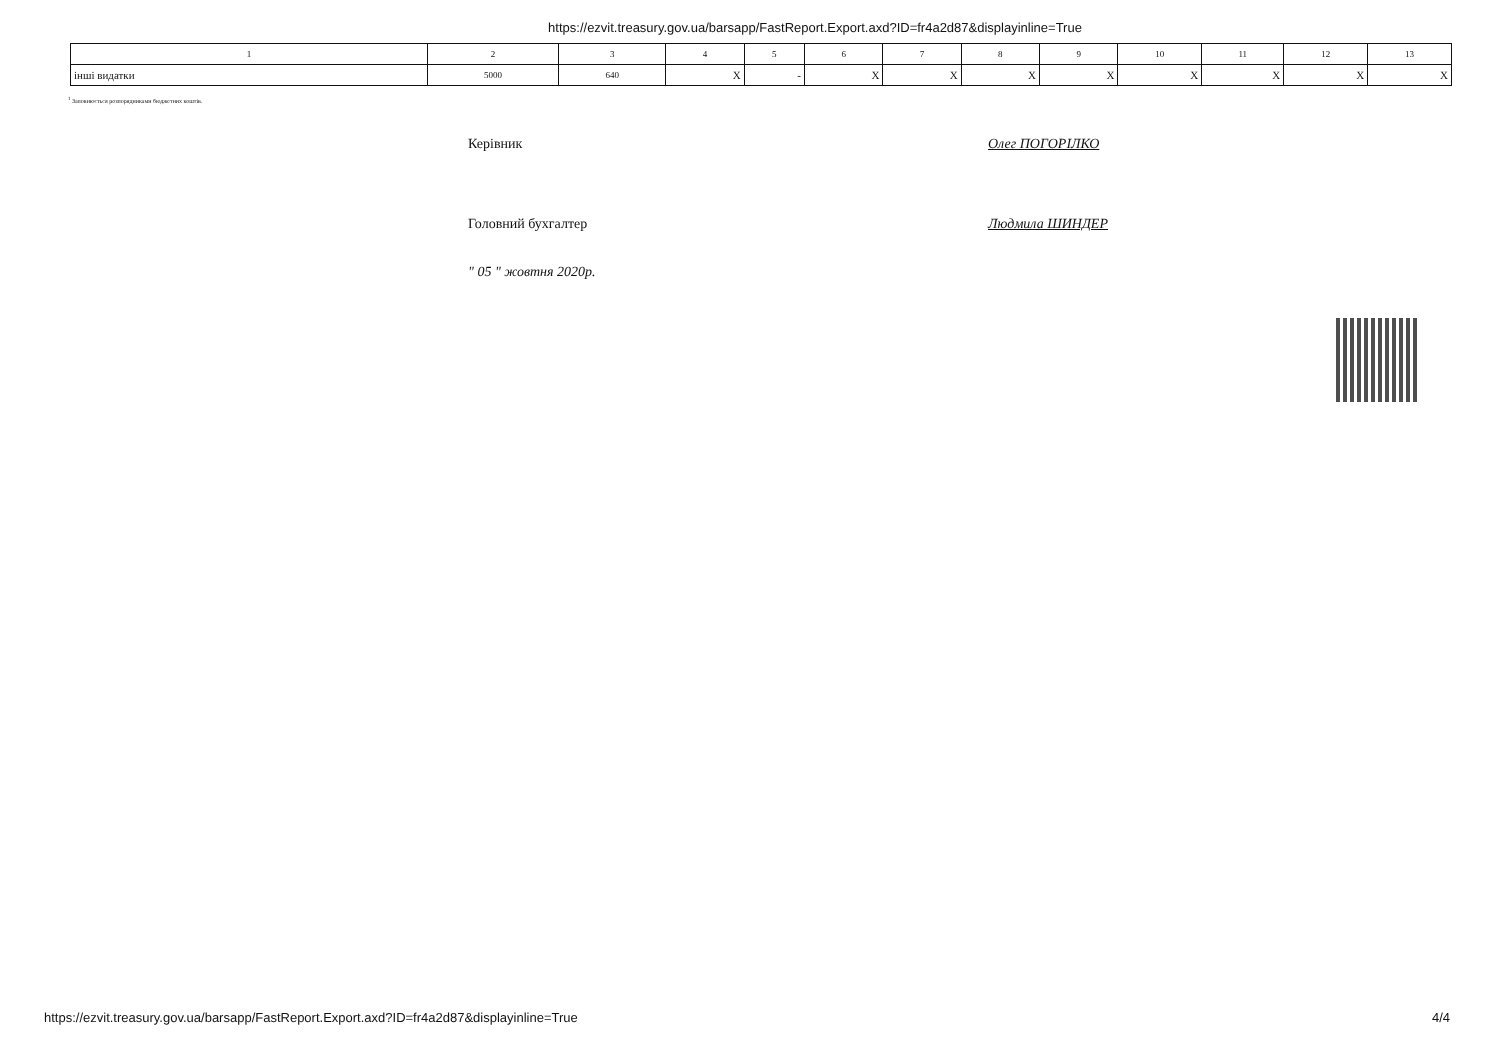https://ezvit.treasury.gov.ua/barsapp/FastReport.Export.axd?ID=fr4a2d87&displayinline=True
| 1 | 2 | 3 | 4 | 5 | 6 | 7 | 8 | 9 | 10 | 11 | 12 | 13 |
| інші видатки | 5000 | 640 | X | - | X | X | X | X | X | X | X | X |
<sup>1</sup> Заповнюється розпорядниками бюджетних коштів.
Керівник Олег ПОГОРІЛКО
Головний бухгалтер Людмила ШИНДЕР
" 05 " жовтня 2020р.
https://ezvit.treasury.gov.ua/barsapp/FastReport.Export.axd?ID=fr4a2d87&displayinline=True 4/4